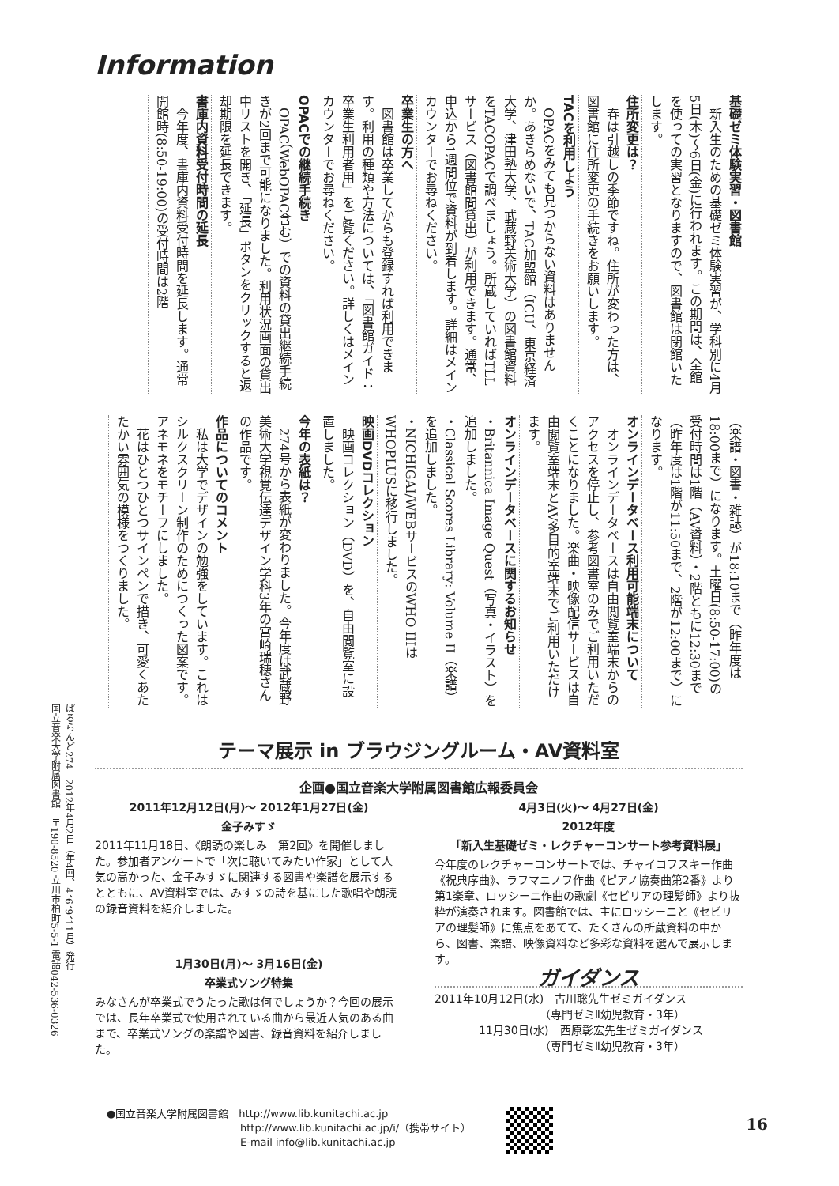Information
基礎ゼミ体験実習・図書館
　新入生のための基礎ゼミ体験実習が、学科別に4月5日(木)～6日(金)に行われます。この期間は、全館を使っての実習となりますので、図書館は閉館いたします。
住所変更は？
　春は引越しの季節ですね。住所が変わった方は、図書館に住所変更の手続きをお願いします。
TACを利用しよう
　OPACをみても見つからない資料はありませんか。あきらめないで、TAC加盟館（ICU、東京経済大学、津田塾大学、武蔵野美術大学）の図書館資料をTACOPACで調べましょう。所蔵していればTLLサービス（図書館間貸出）が利用できます。通常、申込から1週間位で資料が到着します。詳細はメインカウンターでお尋ねください。
卒業生の方へ
　図書館は卒業してからも登録すれば利用できます。利用の種類や方法については、「図書館ガイド：卒業生利用者用」をご覧ください。詳しくはメインカウンターでお尋ねください。
OPACでの継続手続き
　OPAC（WebOPAC含む）での資料の貸出継続手続きが2回まで可能になりました。利用状況画面の貸出中リストを開き、「延長」ボタンをクリックすると返却期限を延長できます。
書庫内資料受付時間の延長
　今年度、書庫内資料受付時間を延長します。通常開館時(8:50-19:00)の受付時間は2階
（楽譜・図書・雑誌）が18:10まで（昨年度は18:00まで）になります。土曜日(8:50-17:00)の受付時間は1階（AV資料）・2階ともに12:30まで（昨年度は1階が11:50まで、2階が12:00まで）になります。
オンラインデータベース利用可能端末について
　オンラインデータベースは自由閲覧室端末からのアクセスを停止し、参考図書室のみでご利用いただくことになりました。楽曲・映像配信サービスは自由閲覧室端末とAV多目的室端末でご利用いただけます。
オンラインデータベースに関するお知らせ
・Britannica Image Quest（写真・イラスト）を追加しました。
・Classical Scores Library: Volume II（楽譜）を追加しました。
・NICHIGAI/WEBサービスのWHO IIIはWHOPLUSに移行しました。
映画DVDコレクション
　映画コレクション（DVD）を、自由閲覧室に設置しました。
今年の表紙は？
　274号から表紙が変わりました。今年度は武蔵野美術大学視覚伝達デザイン学科3年の宮崎瑞穂さんの作品です。
作品についてのコメント
　私は大学でデザインの勉強をしています。これはシルクスクリーン制作のためにつくった図案です。アネモネをモチーフにしました。
　花はひとつひとつサインペンで描き、可愛くあたたかい雰囲気の模様をつくりました。
ぱるらんど274　2012年4月2日（年4回、4、6、9、11月）発行
国立音楽大学附属図書館　〒190-8520 立川市柏町5-5-1 電話042-536-0326
テーマ展示 in ブラウジングルーム・AV資料室
企画●国立音楽大学附属図書館広報委員会
2011年12月12日(月)～ 2012年1月27日(金)
金子みすゞ
2011年11月18日、《朗読の楽しみ　第2回》を開催しました。参加者アンケートで「次に聴いてみたい作家」として人気の高かった、金子みすゞに関連する図書や楽譜を展示するとともに、AV資料室では、みすゞの詩を基にした歌唱や朗読の録音資料を紹介しました。
1月30日(月)～ 3月16日(金)
卒業式ソング特集
みなさんが卒業式でうたった歌は何でしょうか？今回の展示では、長年卒業式で使用されている曲から最近人気のある曲まで、卒業式ソングの楽譜や図書、録音資料を紹介しました。
4月3日(火)～ 4月27日(金)
2012年度
「新入生基礎ゼミ・レクチャーコンサート参考資料展」
今年度のレクチャーコンサートでは、チャイコフスキー作曲《祝典序曲》、ラフマニノフ作曲《ピアノ協奏曲第2番》より第1楽章、ロッシーニ作曲の歌劇《セビリアの理髪師》より抜粋が演奏されます。図書館では、主にロッシーニと《セビリアの理髪師》に焦点をあてて、たくさんの所蔵資料の中から、図書、楽譜、映像資料など多彩な資料を選んで展示します。
ガイダンス
2011年10月12日(水)　古川聡先生ゼミガイダンス
　　　　　　　　　　（専門ゼミⅡ幼児教育・3年）
　　　　11月30日(水)　西原彰宏先生ゼミガイダンス
　　　　　　　　　　（専門ゼミⅡ幼児教育・3年）
●国立音楽大学附属図書館　http://www.lib.kunitachi.ac.jp
　　　　　　　　　　　　　http://www.lib.kunitachi.ac.jp/i/（携帯サイト）
　　　　　　　　　　　　　E-mail info@lib.kunitachi.ac.jp
16